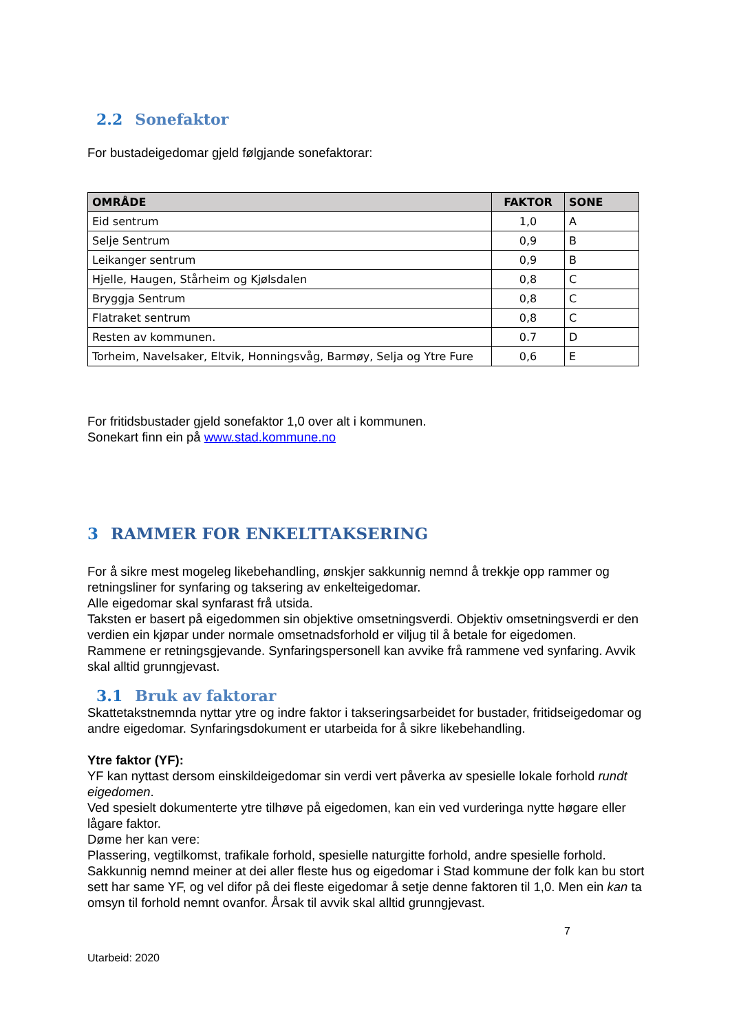2.2 Sonefaktor
For bustadeigedomar gjeld følgjande sonefaktorar:
| OMRÅDE | FAKTOR | SONE |
| --- | --- | --- |
| Eid sentrum | 1,0 | A |
| Selje Sentrum | 0,9 | B |
| Leikanger sentrum | 0,9 | B |
| Hjelle, Haugen, Stårheim og Kjølsdalen | 0,8 | C |
| Bryggja Sentrum | 0,8 | C |
| Flatraket sentrum | 0,8 | C |
| Resten av kommunen. | 0.7 | D |
| Torheim, Navelsaker, Eltvik, Honningsvåg, Barmøy, Selja og Ytre Fure | 0,6 | E |
For fritidsbustader gjeld sonefaktor 1,0 over alt i kommunen.
Sonekart finn ein på www.stad.kommune.no
3 RAMMER FOR ENKELTTAKSERING
For å sikre mest mogeleg likebehandling, ønskjer sakkunnig nemnd å trekkje opp rammer og retningsliner for synfaring og taksering av enkelteigedomar.
Alle eigedomar skal synfarast frå utsida.
Taksten er basert på eigedommen sin objektive omsetningsverdi. Objektiv omsetningsverdi er den verdien ein kjøpar under normale omsetnadsforhold er viljug til å betale for eigedomen.
Rammene er retningsgjevande. Synfaringspersonell kan avvike frå rammene ved synfaring. Avvik skal alltid grunngjevast.
3.1 Bruk av faktorar
Skattetakstnemnda nyttar ytre og indre faktor i takseringsarbeidet for bustader, fritidseigedomar og andre eigedomar. Synfaringsdokument er utarbeida for å sikre likebehandling.
Ytre faktor (YF):
YF kan nyttast dersom einskildeigedomar sin verdi vert påverka av spesielle lokale forhold rundt eigedomen.
Ved spesielt dokumenterte ytre tilhøve på eigedomen, kan ein ved vurderinga nytte høgare eller lågare faktor.
Døme her kan vere:
Plassering, vegtilkomst, trafikale forhold, spesielle naturgitte forhold, andre spesielle forhold. Sakkunnig nemnd meiner at dei aller fleste hus og eigedomar i Stad kommune der folk kan bu stort sett har same YF, og vel difor på dei fleste eigedomar å setje denne faktoren til 1,0. Men ein kan ta omsyn til forhold nemnt ovanfor. Årsak til avvik skal alltid grunngjevast.
7
Utarbeid: 2020